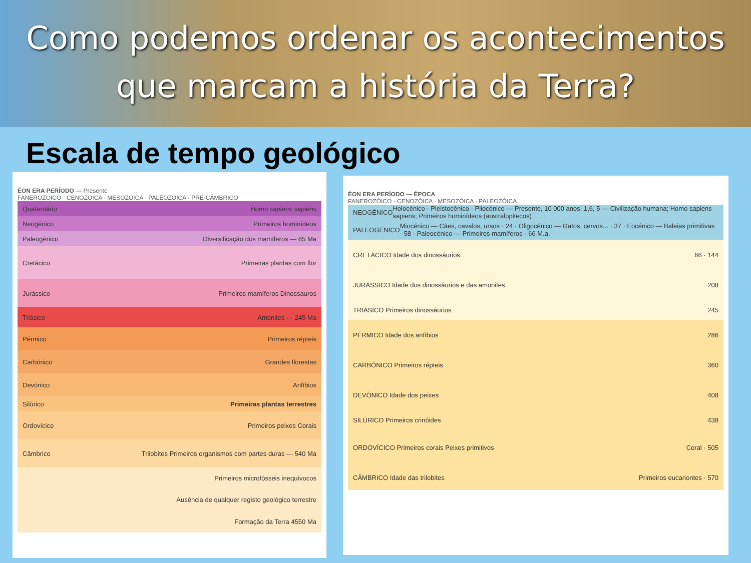Como podemos ordenar os acontecimentos
que marcam a história da Terra?
Escala de tempo geológico
ÉON ERA PERÍODO — Presente
FANEROZOICO · CENOZOICA · MESOZOICA · PALEOZOICA · PRÉ-CÂMBRICO
Quaternário Homo sapiens sapiens
Neogénico Primeiros hominídeos
Paleogénico Diversificação dos mamíferos — 65 Ma
Cretácico Primeiras plantas com flor
Jurássico Primeiros mamíferos Dinossauros
Triásico Amonites — 245 Ma
Pérmico Primeiros répteis
Carbónico Grandes florestas
Devónico Anfíbios
Silúrico Primeiras plantas terrestres
Ordovícico Primeiros peixes Corais
Câmbrico Trilobites Primeiros organismos com partes duras — 540 Ma
Primeiros microfósseis inequívocos
Ausência de qualquer registo geológico terrestre
Formação da Terra 4550 Ma
ÉON ERA PERÍODO — ÉPOCA
FANEROZÓICO · CENOZÓICA · MESOZÓICA · PALEOZÓICA
NEOGÉNICO Holocénico · Pleistocénico · Pliocénico — Presente, 10 000 anos, 1,6, 5 — Civilização humana; Homo sapiens sapiens; Primeiros hominídeos (australopitecos)
PALEOGÉNICO Miocénico — Cães, cavalos, ursos · 24 · Oligocénico — Gatos, cervos... · 37 · Eocénico — Baleias primitivas · 58 · Paleocénico — Primeiros mamíferos · 66 M.a.
CRETÁCICO Idade dos dinossáurios 66 · 144
JURÁSSICO Idade dos dinossáurios e das amonites 208
TRIÁSICO Primeiros dinossáurios 245
PÉRMICO Idade dos anfíbios 286
CARBÓNICO Primeiros répteis 360
DEVÓNICO Idade dos peixes 408
SILÚRICO Primeiros crinóides 438
ORDOVÍCICO Primeiros corais Peixes primitivos Coral · 505
CÂMBRICO Idade das trilobites Primeiros eucariontes · 570